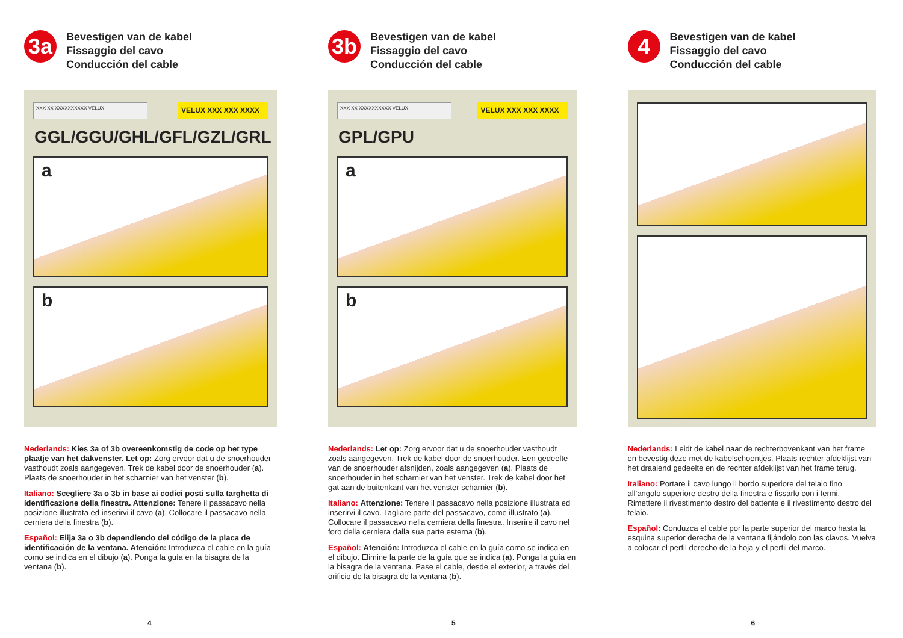3a
Bevestigen van de kabel
Fissaggio del cavo
Conducción del cable
XXX XX XXXXXXXXXX VELUX
VELUX XXX XXX XXXX
GGL/GGU/GHL/GFL/GZL/GRL
a
b
Nederlands: Kies 3a of 3b overeenkomstig de code op het type plaatje van het dakvenster. Let op: Zorg ervoor dat u de snoerhouder vasthoudt zoals aangegeven. Trek de kabel door de snoerhouder (a). Plaats de snoerhouder in het scharnier van het venster (b).
Italiano: Scegliere 3a o 3b in base ai codici posti sulla targhetta di identificazione della finestra. Attenzione: Tenere il passacavo nella posizione illustrata ed inserirvi il cavo (a). Collocare il passacavo nella cerniera della finestra (b).
Español: Elija 3a o 3b dependiendo del código de la placa de identificación de la ventana. Atención: Introduzca el cable en la guía como se indica en el dibujo (a). Ponga la guía en la bisagra de la ventana (b).
4
3b
Bevestigen van de kabel
Fissaggio del cavo
Conducción del cable
XXX XX XXXXXXXXXX VELUX
VELUX XXX XXX XXXX
GPL/GPU
a
b
Nederlands: Let op: Zorg ervoor dat u de snoerhouder vasthoudt zoals aangegeven. Trek de kabel door de snoerhouder. Een gedeelte van de snoerhouder afsnijden, zoals aangegeven (a). Plaats de snoerhouder in het scharnier van het venster. Trek de kabel door het gat aan de buitenkant van het venster scharnier (b).
Italiano: Attenzione: Tenere il passacavo nella posizione illustrata ed inserirvi il cavo. Tagliare parte del passacavo, come illustrato (a). Collocare il passacavo nella cerniera della finestra. Inserire il cavo nel foro della cerniera dalla sua parte esterna (b).
Español: Atención: Introduzca el cable en la guía como se indica en el dibujo. Elimine la parte de la guía que se indica (a). Ponga la guía en la bisagra de la ventana. Pase el cable, desde el exterior, a través del orificio de la bisagra de la ventana (b).
5
4
Bevestigen van de kabel
Fissaggio del cavo
Conducción del cable
Nederlands: Leidt de kabel naar de rechterbovenkant van het frame en bevestig deze met de kabelschoentjes. Plaats rechter afdeklijst van het draaiend gedeelte en de rechter afdeklijst van het frame terug.
Italiano: Portare il cavo lungo il bordo superiore del telaio fino all’angolo superiore destro della finestra e fissarlo con i fermi. Rimettere il rivestimento destro del battente e il rivestimento destro del telaio.
Español: Conduzca el cable por la parte superior del marco hasta la esquina superior derecha de la ventana fijándolo con las clavos. Vuelva a colocar el perfil derecho de la hoja y el perfil del marco.
6